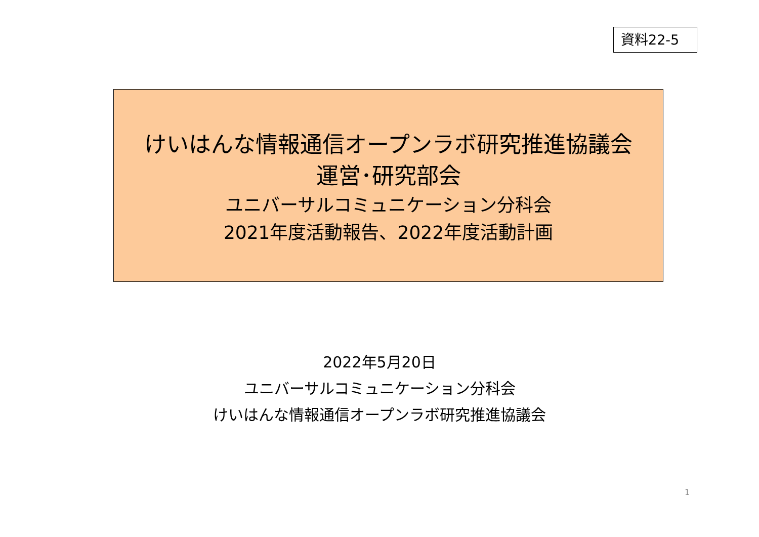資料22-5
けいはんな情報通信オープンラボ研究推進協議会
運営･研究部会
ユニバーサルコミュニケーション分科会
2021年度活動報告、2022年度活動計画
2022年5月20日
ユニバーサルコミュニケーション分科会
けいはんな情報通信オープンラボ研究推進協議会
1